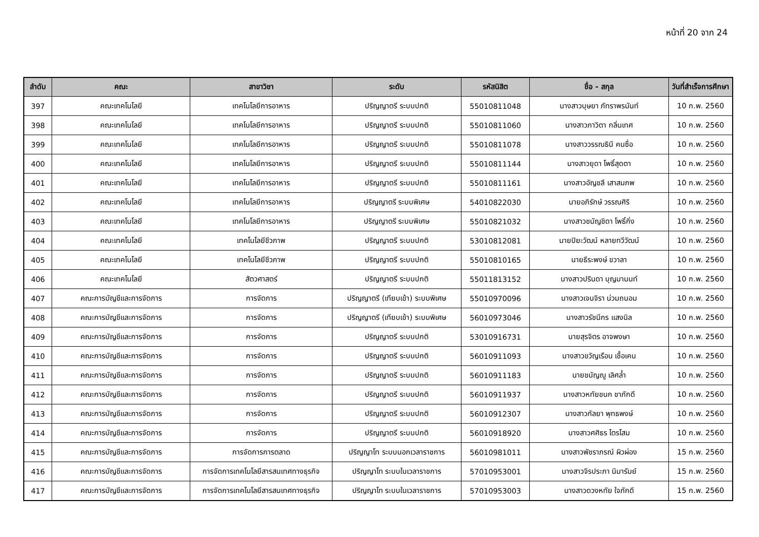หน้าที่ 20 จาก 24
| ลำดับ | คณะ | สาขาวิชา | ระดับ | รหัสนิสิต | ชื่อ - สกุล | วันที่สำเร็จการศึกษา |
| --- | --- | --- | --- | --- | --- | --- |
| 397 | คณะเทคโนโลยี | เทคโนโลยีการอาหาร | ปริญญาตรี ระบบปกติ | 55010811048 | นางสาวบุษยา ภัทราพรนันท์ | 10 ก.พ. 2560 |
| 398 | คณะเทคโนโลยี | เทคโนโลยีการอาหาร | ปริญญาตรี ระบบปกติ | 55010811060 | นางสาวภาวิตา กลิ่นเทศ | 10 ก.พ. 2560 |
| 399 | คณะเทคโนโลยี | เทคโนโลยีการอาหาร | ปริญญาตรี ระบบปกติ | 55010811078 | นางสาววรรณธินี คนซื่อ | 10 ก.พ. 2560 |
| 400 | คณะเทคโนโลยี | เทคโนโลยีการอาหาร | ปริญญาตรี ระบบปกติ | 55010811144 | นางสาวยุดา โพธิ์สุดตา | 10 ก.พ. 2560 |
| 401 | คณะเทคโนโลยี | เทคโนโลยีการอาหาร | ปริญญาตรี ระบบปกติ | 55010811161 | นางสาวอัญชลี เสาสมภพ | 10 ก.พ. 2560 |
| 402 | คณะเทคโนโลยี | เทคโนโลยีการอาหาร | ปริญญาตรี ระบบพิเศษ | 54010822030 | นายอภิรักษ์ วรรณศิริ | 10 ก.พ. 2560 |
| 403 | คณะเทคโนโลยี | เทคโนโลยีการอาหาร | ปริญญาตรี ระบบพิเศษ | 55010821032 | นางสาวชนัญชิดา โพธิ์กิ่ง | 10 ก.พ. 2560 |
| 404 | คณะเทคโนโลยี | เทคโนโลยีชีวภาพ | ปริญญาตรี ระบบปกติ | 53010812081 | นายปิยะวัฒน์ หลายทวีวัฒน์ | 10 ก.พ. 2560 |
| 405 | คณะเทคโนโลยี | เทคโนโลยีชีวภาพ | ปริญญาตรี ระบบปกติ | 55010810165 | นายธีระพงษ์ ขวาลา | 10 ก.พ. 2560 |
| 406 | คณะเทคโนโลยี | สัตวศาสตร์ | ปริญญาตรี ระบบปกติ | 55011813152 | นางสาวปรินดา บุญมานนท์ | 10 ก.พ. 2560 |
| 407 | คณะการบัญชีและการจัดการ | การจัดการ | ปริญญาตรี (เทียบเข้า) ระบบพิเศษ | 55010970096 | นางสาวเจนจิรา น่วมถนอม | 10 ก.พ. 2560 |
| 408 | คณะการบัญชีและการจัดการ | การจัดการ | ปริญญาตรี (เทียบเข้า) ระบบพิเศษ | 56010973046 | นางสาวรัชนีกร แสงนิล | 10 ก.พ. 2560 |
| 409 | คณะการบัญชีและการจัดการ | การจัดการ | ปริญญาตรี ระบบปกติ | 53010916731 | นายสุรจิตร อาจพงษา | 10 ก.พ. 2560 |
| 410 | คณะการบัญชีและการจัดการ | การจัดการ | ปริญญาตรี ระบบปกติ | 56010911093 | นางสาวขวัญเรือน เชื้อเคน | 10 ก.พ. 2560 |
| 411 | คณะการบัญชีและการจัดการ | การจัดการ | ปริญญาตรี ระบบปกติ | 56010911183 | นายชนัญญู เลิศล้ำ | 10 ก.พ. 2560 |
| 412 | คณะการบัญชีและการจัดการ | การจัดการ | ปริญญาตรี ระบบปกติ | 56010911937 | นางสาวหทัยชนก ชาภักดี | 10 ก.พ. 2560 |
| 413 | คณะการบัญชีและการจัดการ | การจัดการ | ปริญญาตรี ระบบปกติ | 56010912307 | นางสาวกัลยา พุทธพงษ์ | 10 ก.พ. 2560 |
| 414 | คณะการบัญชีและการจัดการ | การจัดการ | ปริญญาตรี ระบบปกติ | 56010918920 | นางสาวศศิธร ไตรโสม | 10 ก.พ. 2560 |
| 415 | คณะการบัญชีและการจัดการ | การจัดการการตลาด | ปริญญาโท ระบบนอกเวลาราชการ | 56010981011 | นางสาวพัชราภรณ์ ผิวผ่อง | 15 ก.พ. 2560 |
| 416 | คณะการบัญชีและการจัดการ | การจัดการเทคโนโลยีสารสนเทศทางธุรกิจ | ปริญญาโท ระบบในเวลาราชการ | 57010953001 | นางสาวจิรประภา นิมารัมย์ | 15 ก.พ. 2560 |
| 417 | คณะการบัญชีและการจัดการ | การจัดการเทคโนโลยีสารสนเทศทางธุรกิจ | ปริญญาโท ระบบในเวลาราชการ | 57010953003 | นางสาวดวงหทัย ใจภักดี | 15 ก.พ. 2560 |